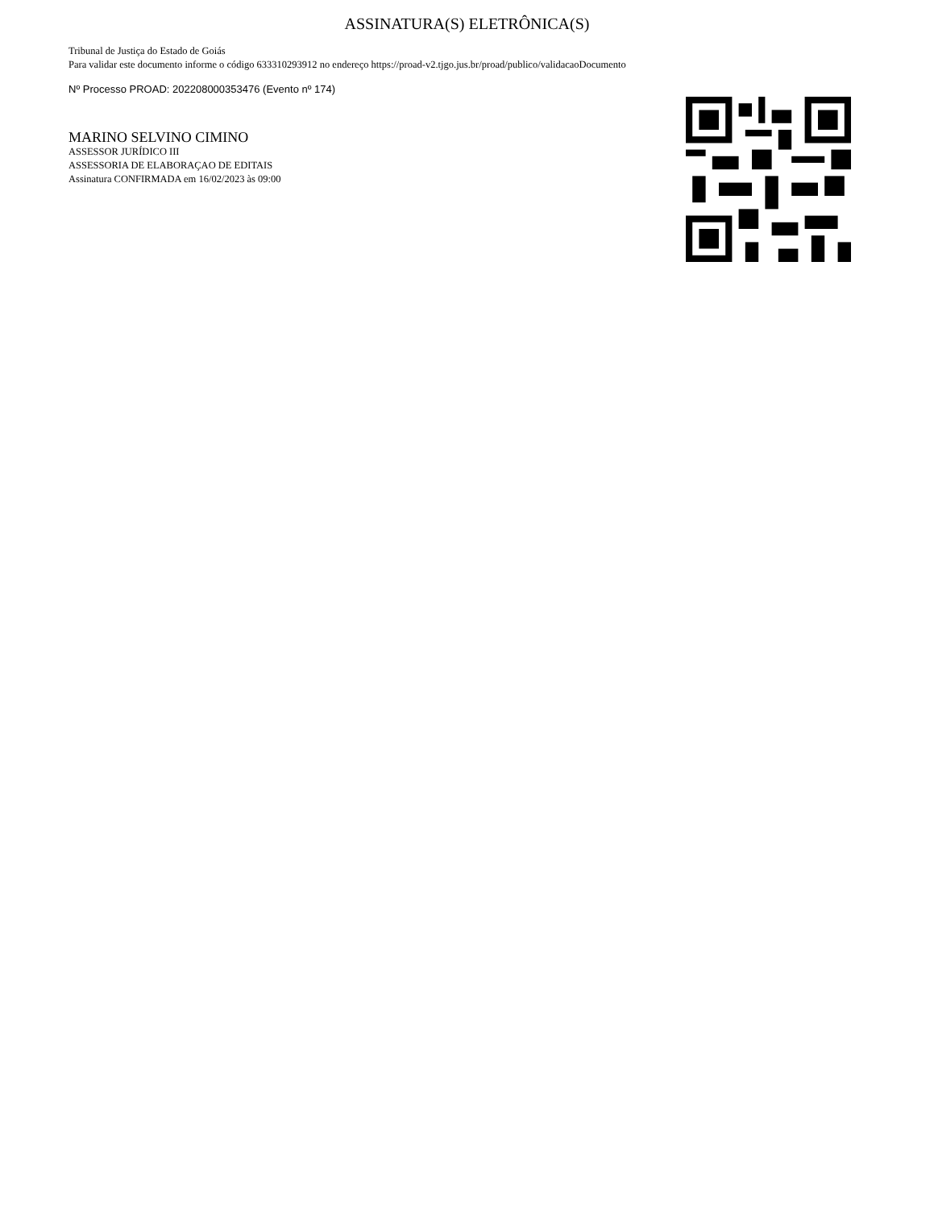ASSINATURA(S) ELETRÔNICA(S)
Tribunal de Justiça do Estado de Goiás
Para validar este documento informe o código 633310293912 no endereço https://proad-v2.tjgo.jus.br/proad/publico/validacaoDocumento
Nº Processo PROAD: 202208000353476 (Evento nº 174)
MARINO SELVINO CIMINO
ASSESSOR JURÍDICO III
ASSESSORIA DE ELABORAÇAO DE EDITAIS
Assinatura CONFIRMADA em 16/02/2023 às 09:00